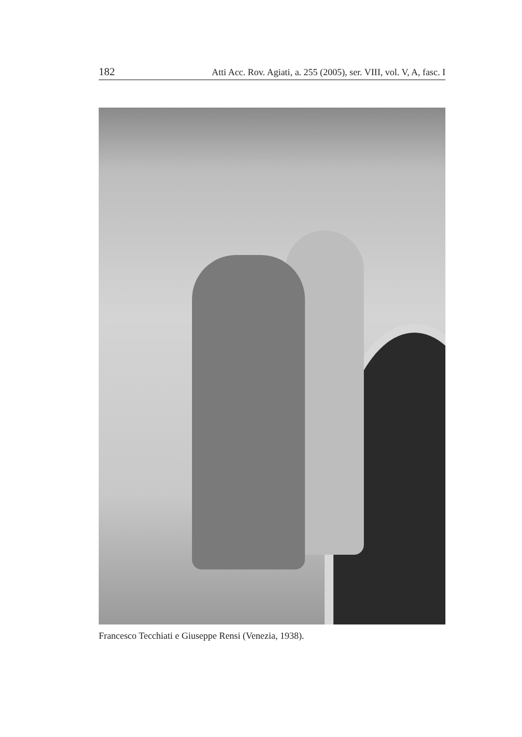182 Atti Acc. Rov. Agiati, a. 255 (2005), ser. VIII, vol. V, A, fasc. I
Francesco Tecchiati e Giuseppe Rensi (Venezia, 1938).